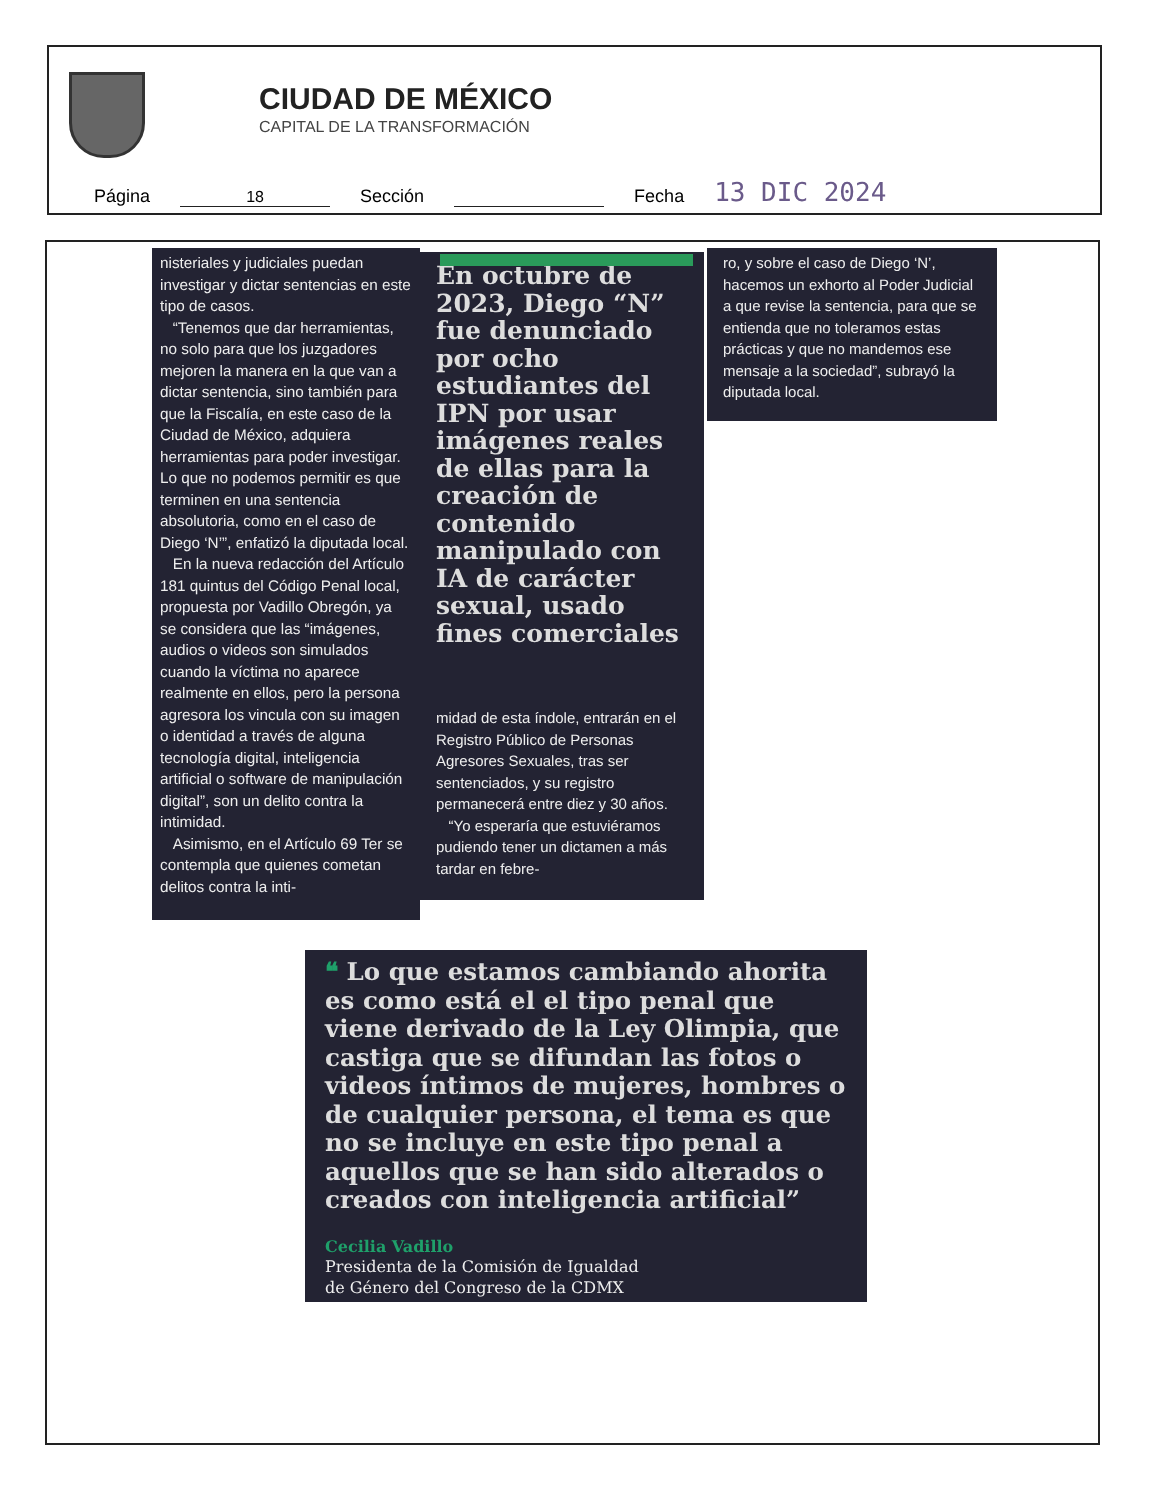CIUDAD DE MÉXICO
CAPITAL DE LA TRANSFORMACIÓN
Página 18 Sección Fecha 13 DIC 2024
nisteriales y judiciales puedan investigar y dictar sentencias en este tipo de casos.
“Tenemos que dar herramientas, no solo para que los juzgadores mejoren la manera en la que van a dictar sentencia, sino también para que la Fiscalía, en este caso de la Ciudad de México, adquiera herramientas para poder investigar. Lo que no podemos permitir es que terminen en una sentencia absolutoria, como en el caso de Diego ‘N’”, enfatizó la diputada local.
En la nueva redacción del Artículo 181 quintus del Código Penal local, propuesta por Vadillo Obregón, ya se considera que las “imágenes, audios o videos son simulados cuando la víctima no aparece realmente en ellos, pero la persona agresora los vincula con su imagen o identidad a través de alguna tecnología digital, inteligencia artificial o software de manipulación digital”, son un delito contra la intimidad.
Asimismo, en el Artículo 69 Ter se contempla que quienes cometan delitos contra la inti-
En octubre de 2023, Diego “N” fue denunciado por ocho estudiantes del IPN por usar imágenes reales de ellas para la creación de contenido manipulado con IA de carácter sexual, usado fines comerciales
midad de esta índole, entrarán en el Registro Público de Personas Agresores Sexuales, tras ser sentenciados, y su registro permanecerá entre diez y 30 años.
“Yo esperaría que estuviéramos pudiendo tener un dictamen a más tardar en febre-
ro, y sobre el caso de Diego ‘N’, hacemos un exhorto al Poder Judicial a que revise la sentencia, para que se entienda que no toleramos estas prácticas y que no mandemos ese mensaje a la sociedad”, subrayó la diputada local.
❝ Lo que estamos cambiando ahorita es como está el el tipo penal que viene derivado de la Ley Olimpia, que castiga que se difundan las fotos o videos íntimos de mujeres, hombres o de cualquier persona, el tema es que no se incluye en este tipo penal a aquellos que se han sido alterados o creados con inteligencia artificial”
Cecilia Vadillo
Presidenta de la Comisión de Igualdad
de Género del Congreso de la CDMX